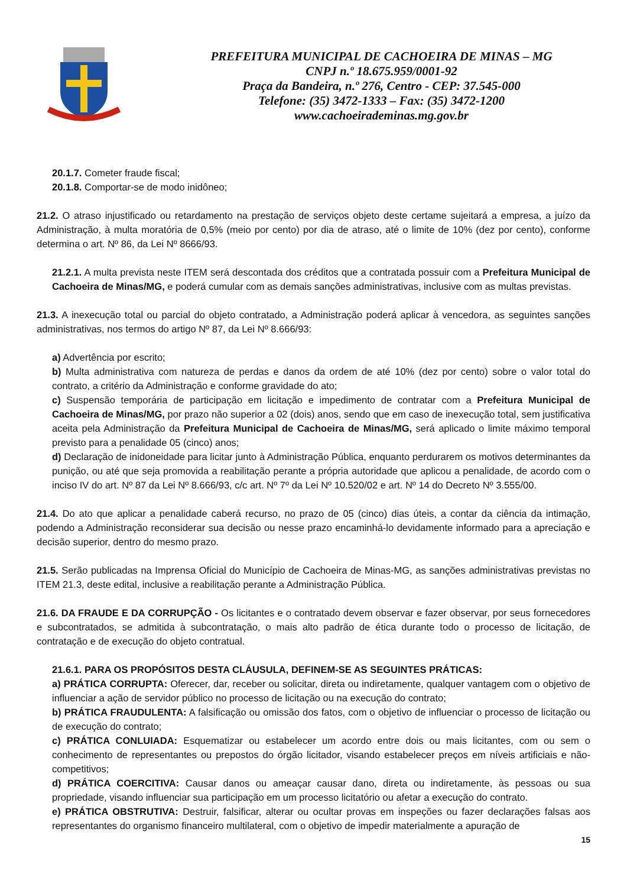PREFEITURA MUNICIPAL DE CACHOEIRA DE MINAS – MG
CNPJ n.º 18.675.959/0001-92
Praça da Bandeira, n.º 276, Centro - CEP: 37.545-000
Telefone: (35) 3472-1333 – Fax: (35) 3472-1200
www.cachoeirademinas.mg.gov.br
20.1.7. Cometer fraude fiscal;
20.1.8. Comportar-se de modo inidôneo;
21.2. O atraso injustificado ou retardamento na prestação de serviços objeto deste certame sujeitará a empresa, a juízo da Administração, à multa moratória de 0,5% (meio por cento) por dia de atraso, até o limite de 10% (dez por cento), conforme determina o art. Nº 86, da Lei Nº 8666/93.
21.2.1. A multa prevista neste ITEM será descontada dos créditos que a contratada possuir com a Prefeitura Municipal de Cachoeira de Minas/MG, e poderá cumular com as demais sanções administrativas, inclusive com as multas previstas.
21.3. A inexecução total ou parcial do objeto contratado, a Administração poderá aplicar à vencedora, as seguintes sanções administrativas, nos termos do artigo Nº 87, da Lei Nº 8.666/93:
a) Advertência por escrito;
b) Multa administrativa com natureza de perdas e danos da ordem de até 10% (dez por cento) sobre o valor total do contrato, a critério da Administração e conforme gravidade do ato;
c) Suspensão temporária de participação em licitação e impedimento de contratar com a Prefeitura Municipal de Cachoeira de Minas/MG, por prazo não superior a 02 (dois) anos, sendo que em caso de inexecução total, sem justificativa aceita pela Administração da Prefeitura Municipal de Cachoeira de Minas/MG, será aplicado o limite máximo temporal previsto para a penalidade 05 (cinco) anos;
d) Declaração de inidoneidade para licitar junto à Administração Pública, enquanto perdurarem os motivos determinantes da punição, ou até que seja promovida a reabilitação perante a própria autoridade que aplicou a penalidade, de acordo com o inciso IV do art. Nº 87 da Lei Nº 8.666/93, c/c art. Nº 7º da Lei Nº 10.520/02 e art. Nº 14 do Decreto Nº 3.555/00.
21.4. Do ato que aplicar a penalidade caberá recurso, no prazo de 05 (cinco) dias úteis, a contar da ciência da intimação, podendo a Administração reconsiderar sua decisão ou nesse prazo encaminhá-lo devidamente informado para a apreciação e decisão superior, dentro do mesmo prazo.
21.5. Serão publicadas na Imprensa Oficial do Município de Cachoeira de Minas-MG, as sanções administrativas previstas no ITEM 21.3, deste edital, inclusive a reabilitação perante a Administração Pública.
21.6. DA FRAUDE E DA CORRUPÇÃO - Os licitantes e o contratado devem observar e fazer observar, por seus fornecedores e subcontratados, se admitida à subcontratação, o mais alto padrão de ética durante todo o processo de licitação, de contratação e de execução do objeto contratual.
21.6.1. PARA OS PROPÓSITOS DESTA CLÁUSULA, DEFINEM-SE AS SEGUINTES PRÁTICAS:
a) PRÁTICA CORRUPTA: Oferecer, dar, receber ou solicitar, direta ou indiretamente, qualquer vantagem com o objetivo de influenciar a ação de servidor público no processo de licitação ou na execução do contrato;
b) PRÁTICA FRAUDULENTA: A falsificação ou omissão dos fatos, com o objetivo de influenciar o processo de licitação ou de execução do contrato;
c) PRÁTICA CONLUIADA: Esquematizar ou estabelecer um acordo entre dois ou mais licitantes, com ou sem o conhecimento de representantes ou prepostos do órgão licitador, visando estabelecer preços em níveis artificiais e não-competitivos;
d) PRÁTICA COERCITIVA: Causar danos ou ameaçar causar dano, direta ou indiretamente, às pessoas ou sua propriedade, visando influenciar sua participação em um processo licitatório ou afetar a execução do contrato.
e) PRÁTICA OBSTRUTIVA: Destruir, falsificar, alterar ou ocultar provas em inspeções ou fazer declarações falsas aos representantes do organismo financeiro multilateral, com o objetivo de impedir materialmente a apuração de
15